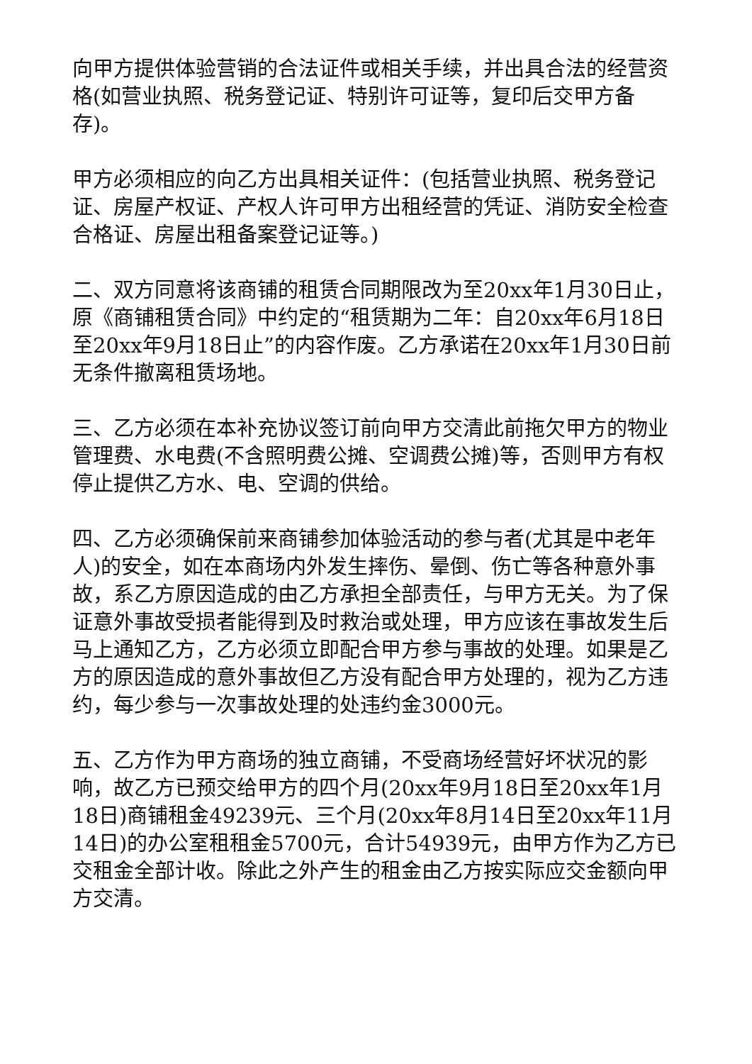向甲方提供体验营销的合法证件或相关手续，并出具合法的经营资格(如营业执照、税务登记证、特别许可证等，复印后交甲方备存)。
甲方必须相应的向乙方出具相关证件：(包括营业执照、税务登记证、房屋产权证、产权人许可甲方出租经营的凭证、消防安全检查合格证、房屋出租备案登记证等。)
二、双方同意将该商铺的租赁合同期限改为至20xx年1月30日止，原《商铺租赁合同》中约定的“租赁期为二年：自20xx年6月18日至20xx年9月18日止”的内容作废。乙方承诺在20xx年1月30日前无条件撤离租赁场地。
三、乙方必须在本补充协议签订前向甲方交清此前拖欠甲方的物业管理费、水电费(不含照明费公摊、空调费公摊)等，否则甲方有权停止提供乙方水、电、空调的供给。
四、乙方必须确保前来商铺参加体验活动的参与者(尤其是中老年人)的安全，如在本商场内外发生摔伤、晕倒、伤亡等各种意外事故，系乙方原因造成的由乙方承担全部责任，与甲方无关。为了保证意外事故受损者能得到及时救治或处理，甲方应该在事故发生后马上通知乙方，乙方必须立即配合甲方参与事故的处理。如果是乙方的原因造成的意外事故但乙方没有配合甲方处理的，视为乙方违约，每少参与一次事故处理的处违约金3000元。
五、乙方作为甲方商场的独立商铺，不受商场经营好坏状况的影响，故乙方已预交给甲方的四个月(20xx年9月18日至20xx年1月18日)商铺租金49239元、三个月(20xx年8月14日至20xx年11月14日)的办公室租租金5700元，合计54939元，由甲方作为乙方已交租金全部计收。除此之外产生的租金由乙方按实际应交金额向甲方交清。